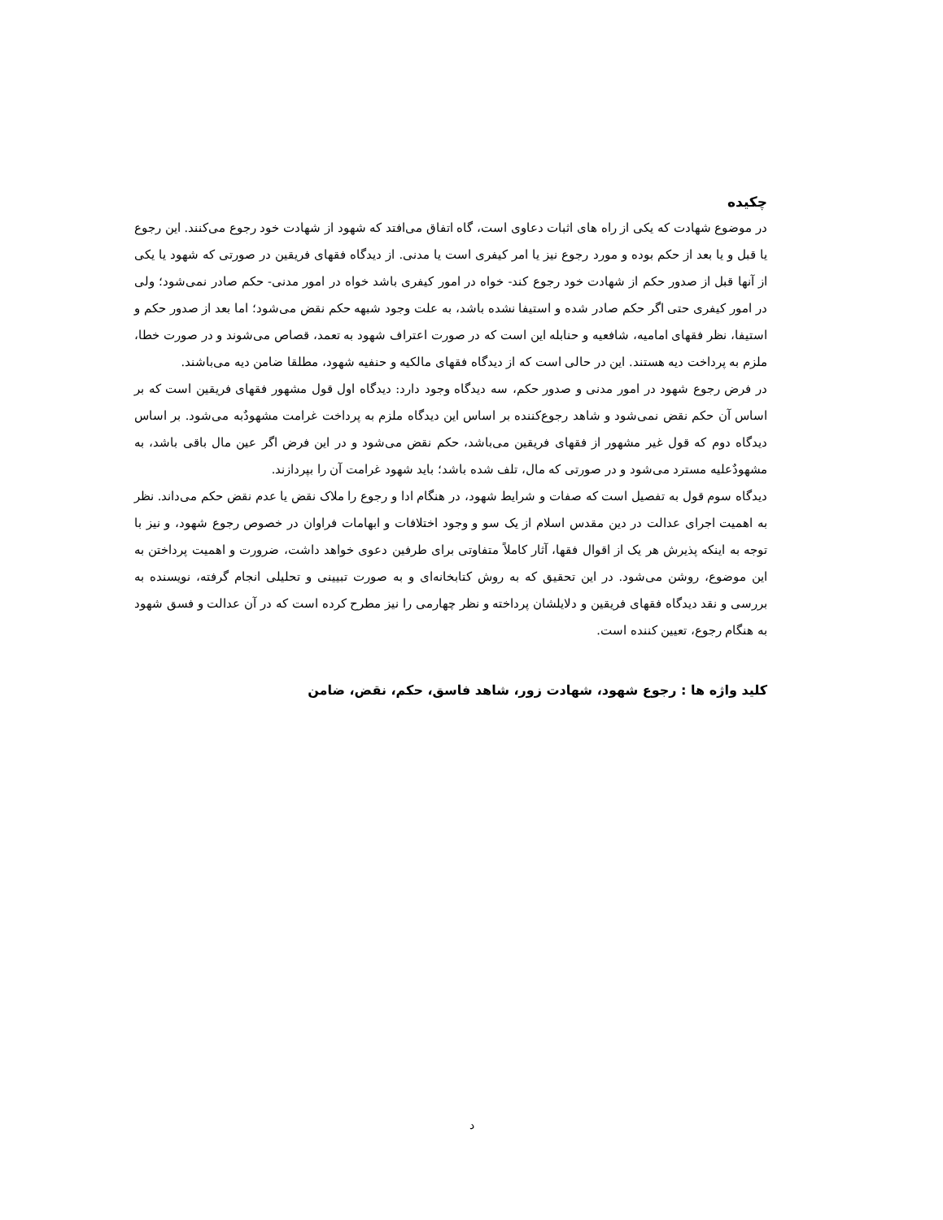چکیده
در موضوع شهادت که یکی از راه های اثبات دعاوی است، گاه اتفاق می‌افتد که شهود از شهادت خود رجوع می‌کنند. این رجوع یا قبل و یا بعد از حکم بوده و مورد رجوع نیز یا امر کیفری است یا مدنی. از دیدگاه فقهای فریقین در صورتی که شهود یا یکی از آنها قبل از صدور حکم از شهادت خود رجوع کند- خواه در امور کیفری باشد خواه در امور مدنی- حکم صادر نمی‌شود؛ ولی در امور کیفری حتی اگر حکم صادر شده و استیفا نشده باشد، به علت وجود شبهه حکم نقض می‌شود؛ اما بعد از صدور حکم و استیفا، نظر فقهای امامیه، شافعیه و حنابله این است که در صورت اعتراف شهود به تعمد، قصاص می‌شوند و در صورت خطا، ملزم به پرداخت دیه هستند. این در حالی است که از دیدگاه فقهای مالکیه و حنفیه شهود، مطلقا ضامن دیه می‌باشند.
در فرض رجوع شهود در امور مدنی و صدور حکم، سه دیدگاه وجود دارد: دیدگاه اول قول مشهور فقهای فریقین است که بر اساس آن حکم نقض نمی‌شود و شاهد رجوع‌کننده بر اساس این دیدگاه ملزم به پرداخت غرامت مشهودٌبه می‌شود. بر اساس دیدگاه دوم که قول غیر مشهور از فقهای فریقین می‌باشد، حکم نقض می‌شود و در این فرض اگر عین مال باقی باشد، به مشهودٌعلیه مسترد می‌شود و در صورتی که مال، تلف شده باشد؛ باید شهود غرامت آن را بپردازند.
دیدگاه سوم قول به تفصیل است که صفات و شرایط شهود، در هنگام ادا و رجوع را ملاک نقض یا عدم نقض حکم می‌داند. نظر به اهمیت اجرای عدالت در دین مقدس اسلام از یک سو و وجود اختلافات و ابهامات فراوان در خصوص رجوع شهود، و نیز با توجه به اینکه پذیرش هر یک از اقوال فقها، آثار کاملاً متفاوتی برای طرفین دعوی خواهد داشت، ضرورت و اهمیت پرداختن به این موضوع، روشن می‌شود. در این تحقیق که به روش کتابخانه‌ای و به صورت تبیینی و تحلیلی انجام گرفته، نویسنده به بررسی و نقد دیدگاه فقهای فریقین و دلایلشان پرداخته و نظر چهارمی را نیز مطرح کرده است که در آن عدالت و فسق شهود به هنگام رجوع، تعیین کننده است.
کلید واژه ها : رجوع شهود، شهادت زور، شاهد فاسق، حکم، نقض، ضامن
د